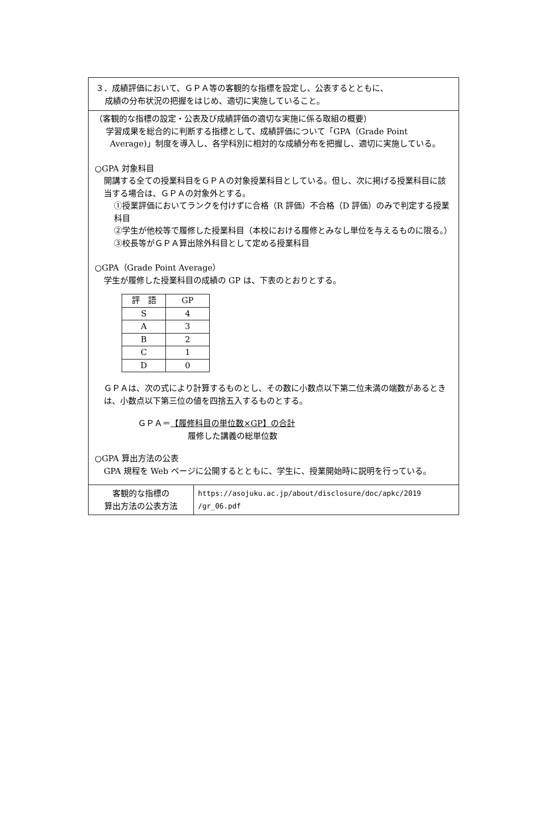３．成績評価において、ＧＰＡ等の客観的な指標を設定し、公表するとともに、
成績の分布状況の把握をはじめ、適切に実施していること。
（客観的な指標の設定・公表及び成績評価の適切な実施に係る取組の概要）
学習成果を総合的に判断する指標として、成績評価について「GPA（Grade Point Average)」制度を導入し、各学科別に相対的な成績分布を把握し、適切に実施している。
○GPA 対象科目
開講する全ての授業科目をＧＰＡの対象授業科目としている。但し、次に掲げる授業科目に該当する場合は、ＧＰＡの対象外とする。
①授業評価においてランクを付けずに合格（R 評価）不合格（D 評価）のみで判定する授業科目
②学生が他校等で履修した授業科目（本校における履修とみなし単位を与えるものに限る。）
③校長等がＧＰＡ算出除外科目として定める授業科目
○GPA（Grade Point Average）
学生が履修した授業科目の成績の GP は、下表のとおりとする。
| 評 語 | GP |
| --- | --- |
| S | 4 |
| A | 3 |
| B | 2 |
| C | 1 |
| D | 0 |
ＧＰＡは、次の式により計算するものとし、その数に小数点以下第二位未満の端数があるときは、小数点以下第三位の値を四捨五入するものとする。
ＧＰＡ＝ 【履修科目の単位数×GP】の合計
履修した講義の総単位数
○GPA 算出方法の公表
GPA 規程を Web ページに公開するとともに、学生に、授業開始時に説明を行っている。
客観的な指標の
算出方法の公表方法
https://asojuku.ac.jp/about/disclosure/doc/apkc/2019 /gr_06.pdf